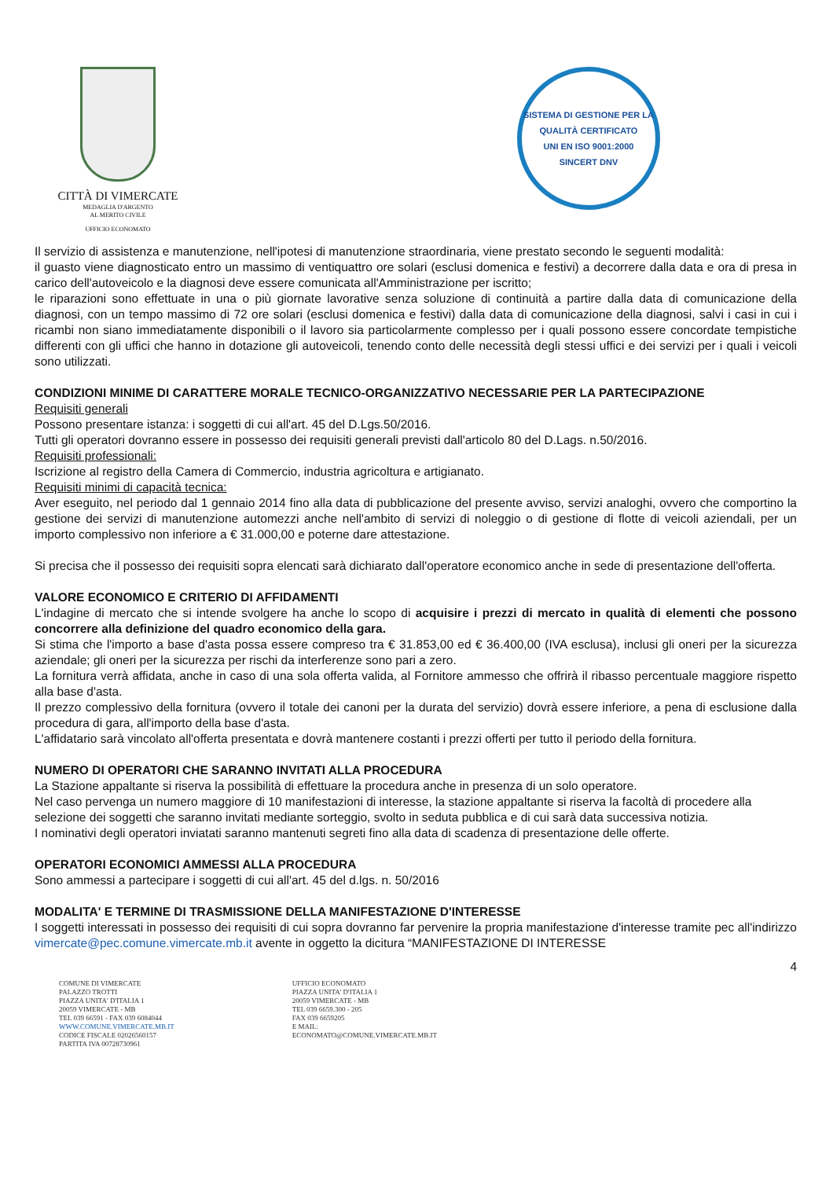CITTÀ DI VIMERCATE
MEDAGLIA D'ARGENTO
AL MERITO CIVILE
UFFICIO ECONOMATO
SISTEMA DI GESTIONE PER LA QUALITÀ CERTIFICATO
UNI EN ISO 9001:2000
SINCERT DNV
Il servizio di assistenza e manutenzione, nell'ipotesi di manutenzione straordinaria, viene prestato secondo le seguenti modalità:
il guasto viene diagnosticato entro un massimo di ventiquattro ore solari (esclusi domenica e festivi) a decorrere dalla data e ora di presa in carico dell'autoveicolo e la diagnosi deve essere comunicata all'Amministrazione per iscritto;
le riparazioni sono effettuate in una o più giornate lavorative senza soluzione di continuità a partire dalla data di comunicazione della diagnosi, con un tempo massimo di 72 ore solari (esclusi domenica e festivi) dalla data di comunicazione della diagnosi, salvi i casi in cui i ricambi non siano immediatamente disponibili o il lavoro sia particolarmente complesso per i quali possono essere concordate tempistiche differenti con gli uffici che hanno in dotazione gli autoveicoli, tenendo conto delle necessità degli stessi uffici e dei servizi per i quali i veicoli sono utilizzati.
CONDIZIONI MINIME DI CARATTERE MORALE TECNICO-ORGANIZZATIVO NECESSARIE PER LA PARTECIPAZIONE
Requisiti generali
Possono presentare istanza: i soggetti di cui all'art. 45 del D.Lgs.50/2016.
Tutti gli operatori dovranno essere in possesso dei requisiti generali previsti dall'articolo 80 del D.Lags. n.50/2016.
Requisiti professionali:
Iscrizione al registro della Camera di Commercio, industria agricoltura e artigianato.
Requisiti minimi di capacità tecnica:
Aver eseguito, nel periodo dal 1 gennaio 2014 fino alla data di pubblicazione del presente avviso, servizi analoghi, ovvero che comportino la gestione dei servizi di manutenzione automezzi anche nell'ambito di servizi di noleggio o di gestione di flotte di veicoli aziendali, per un importo complessivo non inferiore a € 31.000,00 e poterne dare attestazione.
Si precisa che il possesso dei requisiti sopra elencati sarà dichiarato dall'operatore economico anche in sede di presentazione dell'offerta.
VALORE ECONOMICO E CRITERIO DI AFFIDAMENTI
L'indagine di mercato che si intende svolgere ha anche lo scopo di acquisire i prezzi di mercato in qualità di elementi che possono concorrere alla definizione del quadro economico della gara.
Si stima che l'importo a base d'asta possa essere compreso tra € 31.853,00 ed € 36.400,00 (IVA esclusa), inclusi gli oneri per la sicurezza aziendale; gli oneri per la sicurezza per rischi da interferenze sono pari a zero.
La fornitura verrà affidata, anche in caso di una sola offerta valida, al Fornitore ammesso che offrirà il ribasso percentuale maggiore rispetto alla base d'asta.
Il prezzo complessivo della fornitura (ovvero il totale dei canoni per la durata del servizio) dovrà essere inferiore, a pena di esclusione dalla procedura di gara, all'importo della base d'asta.
L'affidatario sarà vincolato all'offerta presentata e dovrà mantenere costanti i prezzi offerti per tutto il periodo della fornitura.
NUMERO DI OPERATORI CHE SARANNO INVITATI ALLA PROCEDURA
La Stazione appaltante si riserva la possibilità di effettuare la procedura anche in presenza di un solo operatore.
Nel caso pervenga un numero maggiore di 10 manifestazioni di interesse, la stazione appaltante si riserva la facoltà di procedere alla selezione dei soggetti che saranno invitati mediante sorteggio, svolto in seduta pubblica e di cui sarà data successiva notizia.
I nominativi degli operatori inviatati saranno mantenuti segreti fino alla data di scadenza di presentazione delle offerte.
OPERATORI ECONOMICI AMMESSI ALLA PROCEDURA
Sono ammessi a partecipare i soggetti di cui all'art. 45 del d.lgs. n. 50/2016
MODALITA' E TERMINE DI TRASMISSIONE DELLA MANIFESTAZIONE D'INTERESSE
I soggetti interessati in possesso dei requisiti di cui sopra dovranno far pervenire la propria manifestazione d'interesse tramite pec all'indirizzo vimercate@pec.comune.vimercate.mb.it avente in oggetto la dicitura “MANIFESTAZIONE DI INTERESSE
4
COMUNE DI VIMERCATE
PALAZZO TROTTI
PIAZZA UNITA' D'ITALIA 1
20059 VIMERCATE - MB
TEL 039 66591 - FAX 039 6084044
WWW.COMUNE.VIMERCATE.MB.IT
CODICE FISCALE 02026560157
PARTITA IVA 00728730961
UFFICIO ECONOMATO
PIAZZA UNITA' D'ITALIA 1
20059 VIMERCATE - MB
TEL 039 6659.300 - 205
FAX 039 6659205
E MAIL:
ECONOMATO@COMUNE.VIMERCATE.MB.IT